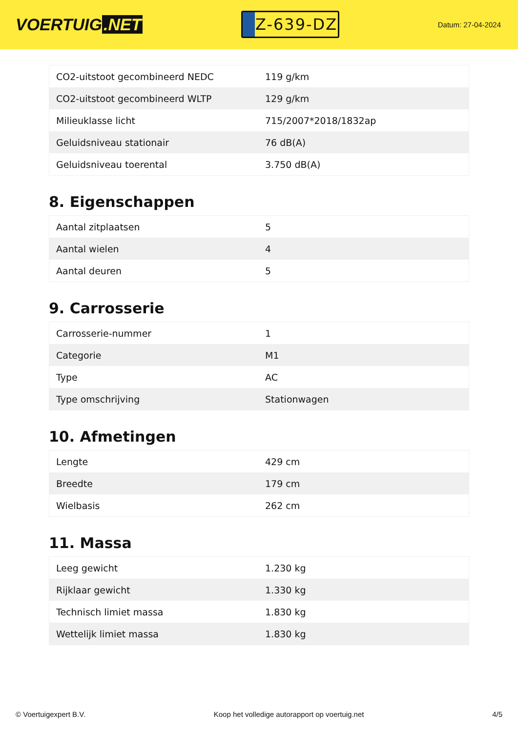VOERTUIG.NET
Z-639-DZ
Datum: 27-04-2024
| CO2-uitstoot gecombineerd NEDC | 119 g/km |
| CO2-uitstoot gecombineerd WLTP | 129 g/km |
| Milieuklasse licht | 715/2007*2018/1832ap |
| Geluidsniveau stationair | 76 dB(A) |
| Geluidsniveau toerental | 3.750 dB(A) |
8. Eigenschappen
| Aantal zitplaatsen | 5 |
| Aantal wielen | 4 |
| Aantal deuren | 5 |
9. Carrosserie
| Carrosserie-nummer | 1 |
| Categorie | M1 |
| Type | AC |
| Type omschrijving | Stationwagen |
10. Afmetingen
| Lengte | 429 cm |
| Breedte | 179 cm |
| Wielbasis | 262 cm |
11. Massa
| Leeg gewicht | 1.230 kg |
| Rijklaar gewicht | 1.330 kg |
| Technisch limiet massa | 1.830 kg |
| Wettelijk limiet massa | 1.830 kg |
© Voertuigexpert B.V. Koop het volledige autorapport op voertuig.net 4/5